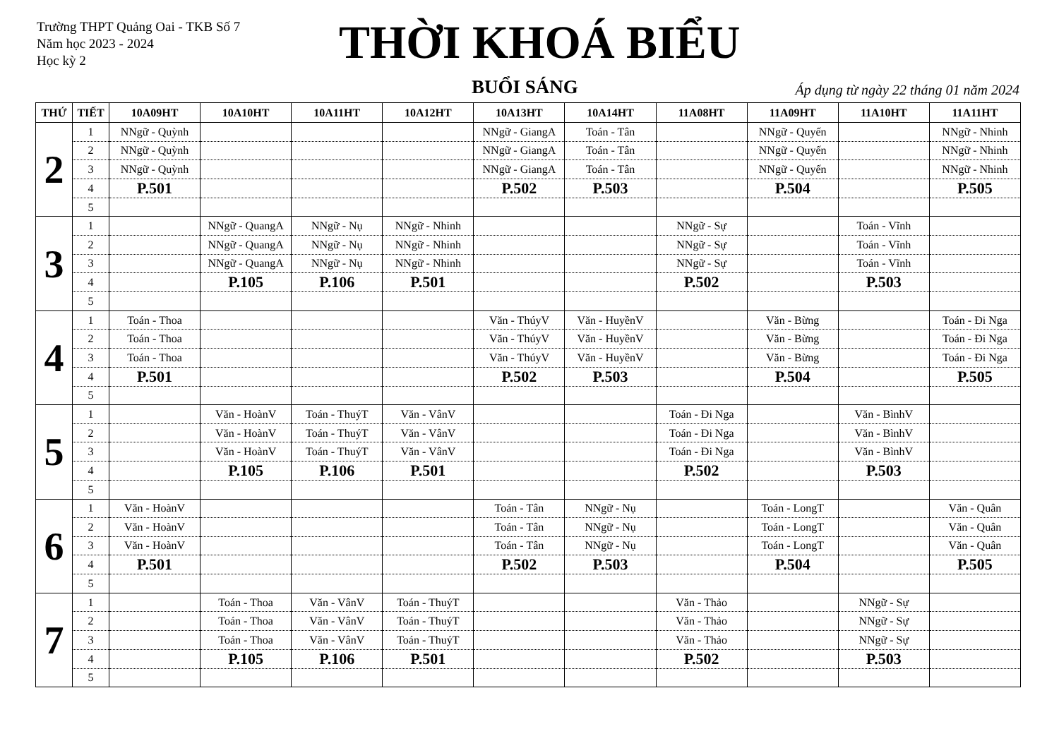Trường THPT Quảng Oai - TKB Số 7
Năm học 2023 - 2024
Học kỳ 2
THỜI KHOÁ BIỂU
BUỔI SÁNG
Áp dụng từ ngày 22 tháng 01 năm 2024
| THỨ | TIẾT | 10A09HT | 10A10HT | 10A11HT | 10A12HT | 10A13HT | 10A14HT | 11A08HT | 11A09HT | 11A10HT | 11A11HT |
| --- | --- | --- | --- | --- | --- | --- | --- | --- | --- | --- | --- |
| 2 | 1 | NNgữ - Quỳnh | | | | NNgữ - GiangA | Toán - Tân | | NNgữ - Quyến | | NNgữ - Nhinh |
| | 2 | NNgữ - Quỳnh | | | | NNgữ - GiangA | Toán - Tân | | NNgữ - Quyến | | NNgữ - Nhinh |
| | 3 | NNgữ - Quỳnh | | | | NNgữ - GiangA | Toán - Tân | | NNgữ - Quyến | | NNgữ - Nhinh |
| | 4 | P.501 | | | | P.502 | P.503 | | P.504 | | P.505 |
| | 5 | | | | | | | | | | |
| 3 | 1 | | NNgữ - QuangA | NNgữ - Nụ | NNgữ - Nhinh | | | NNgữ - Sự | | Toán - Vĩnh | |
| | 2 | | NNgữ - QuangA | NNgữ - Nụ | NNgữ - Nhinh | | | NNgữ - Sự | | Toán - Vĩnh | |
| | 3 | | NNgữ - QuangA | NNgữ - Nụ | NNgữ - Nhinh | | | NNgữ - Sự | | Toán - Vĩnh | |
| | 4 | | P.105 | P.106 | P.501 | | | P.502 | | P.503 | |
| | 5 | | | | | | | | | | |
| 4 | 1 | Toán - Thoa | | | | Văn - ThúyV | Văn - HuyềnV | | Văn - Bừng | | Toán - Đi Nga |
| | 2 | Toán - Thoa | | | | Văn - ThúyV | Văn - HuyềnV | | Văn - Bừng | | Toán - Đi Nga |
| | 3 | Toán - Thoa | | | | Văn - ThúyV | Văn - HuyềnV | | Văn - Bừng | | Toán - Đi Nga |
| | 4 | P.501 | | | | P.502 | P.503 | | P.504 | | P.505 |
| | 5 | | | | | | | | | | |
| 5 | 1 | | Văn - HoànV | Toán - ThuýT | Văn - VânV | | | Toán - Đi Nga | | Văn - BìnhV | |
| | 2 | | Văn - HoànV | Toán - ThuýT | Văn - VânV | | | Toán - Đi Nga | | Văn - BìnhV | |
| | 3 | | Văn - HoànV | Toán - ThuýT | Văn - VânV | | | Toán - Đi Nga | | Văn - BìnhV | |
| | 4 | | P.105 | P.106 | P.501 | | | P.502 | | P.503 | |
| | 5 | | | | | | | | | | |
| 6 | 1 | Văn - HoànV | | | | Toán - Tân | NNgữ - Nụ | | Toán - LongT | | Văn - Quân |
| | 2 | Văn - HoànV | | | | Toán - Tân | NNgữ - Nụ | | Toán - LongT | | Văn - Quân |
| | 3 | Văn - HoànV | | | | Toán - Tân | NNgữ - Nụ | | Toán - LongT | | Văn - Quân |
| | 4 | P.501 | | | | P.502 | P.503 | | P.504 | | P.505 |
| | 5 | | | | | | | | | | |
| 7 | 1 | | Toán - Thoa | Văn - VânV | Toán - ThuýT | | | Văn - Thảo | | NNgữ - Sự | |
| | 2 | | Toán - Thoa | Văn - VânV | Toán - ThuýT | | | Văn - Thảo | | NNgữ - Sự | |
| | 3 | | Toán - Thoa | Văn - VânV | Toán - ThuýT | | | Văn - Thảo | | NNgữ - Sự | |
| | 4 | | P.105 | P.106 | P.501 | | | P.502 | | P.503 | |
| | 5 | | | | | | | | | | |